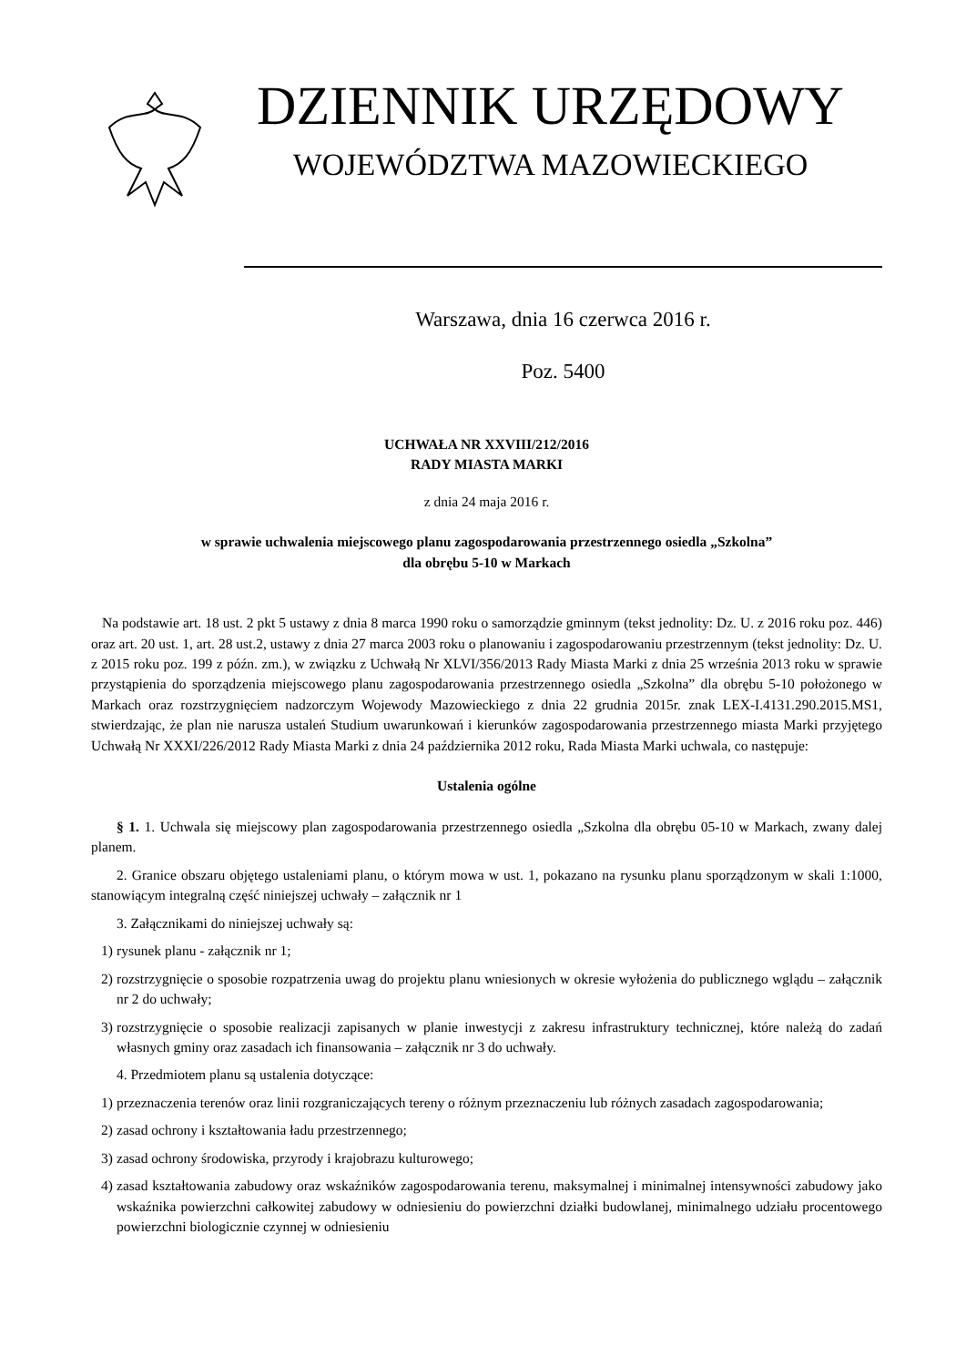DZIENNIK URZĘDOWY
WOJEWÓDZTWA MAZOWIECKIEGO
Warszawa, dnia 16 czerwca 2016 r.
Poz. 5400
UCHWAŁA NR XXVIII/212/2016
RADY MIASTA MARKI
z dnia 24 maja 2016 r.
w sprawie uchwalenia miejscowego planu zagospodarowania przestrzennego osiedla „Szkolna”
dla obrębu 5-10 w Markach
Na podstawie art. 18 ust. 2 pkt 5 ustawy z dnia 8 marca 1990 roku o samorządzie gminnym (tekst jednolity: Dz. U. z 2016 roku poz. 446) oraz art. 20 ust. 1, art. 28 ust.2, ustawy z dnia 27 marca 2003 roku o planowaniu i zagospodarowaniu przestrzennym (tekst jednolity: Dz. U. z 2015 roku poz. 199 z późn. zm.), w związku z Uchwałą Nr XLVI/356/2013 Rady Miasta Marki z dnia 25 września 2013 roku w sprawie przystąpienia do sporządzenia miejscowego planu zagospodarowania przestrzennego osiedla „Szkolna” dla obrębu 5-10 położonego w Markach oraz rozstrzygnięciem nadzorczym Wojewody Mazowieckiego z dnia 22 grudnia 2015r. znak LEX-I.4131.290.2015.MS1, stwierdzając, że plan nie narusza ustaleń Studium uwarunkowań i kierunków zagospodarowania przestrzennego miasta Marki przyjętego Uchwałą Nr XXXI/226/2012 Rady Miasta Marki z dnia 24 października 2012 roku, Rada Miasta Marki uchwala, co następuje:
Ustalenia ogólne
§ 1. 1. Uchwala się miejscowy plan zagospodarowania przestrzennego osiedla „Szkolna dla obrębu 05-10 w Markach, zwany dalej planem.
2. Granice obszaru objętego ustaleniami planu, o którym mowa w ust. 1, pokazano na rysunku planu sporządzonym w skali 1:1000, stanowiącym integralną część niniejszej uchwały – załącznik nr 1
3. Załącznikami do niniejszej uchwały są:
1) rysunek planu - załącznik nr 1;
2) rozstrzygnięcie o sposobie rozpatrzenia uwag do projektu planu wniesionych w okresie wyłożenia do publicznego wglądu – załącznik nr 2 do uchwały;
3) rozstrzygnięcie o sposobie realizacji zapisanych w planie inwestycji z zakresu infrastruktury technicznej, które należą do zadań własnych gminy oraz zasadach ich finansowania – załącznik nr 3 do uchwały.
4. Przedmiotem planu są ustalenia dotyczące:
1) przeznaczenia terenów oraz linii rozgraniczających tereny o różnym przeznaczeniu lub różnych zasadach zagospodarowania;
2) zasad ochrony i kształtowania ładu przestrzennego;
3) zasad ochrony środowiska, przyrody i krajobrazu kulturowego;
4) zasad kształtowania zabudowy oraz wskaźników zagospodarowania terenu, maksymalnej i minimalnej intensywności zabudowy jako wskaźnika powierzchni całkowitej zabudowy w odniesieniu do powierzchni działki budowlanej, minimalnego udziału procentowego powierzchni biologicznie czynnej w odniesieniu